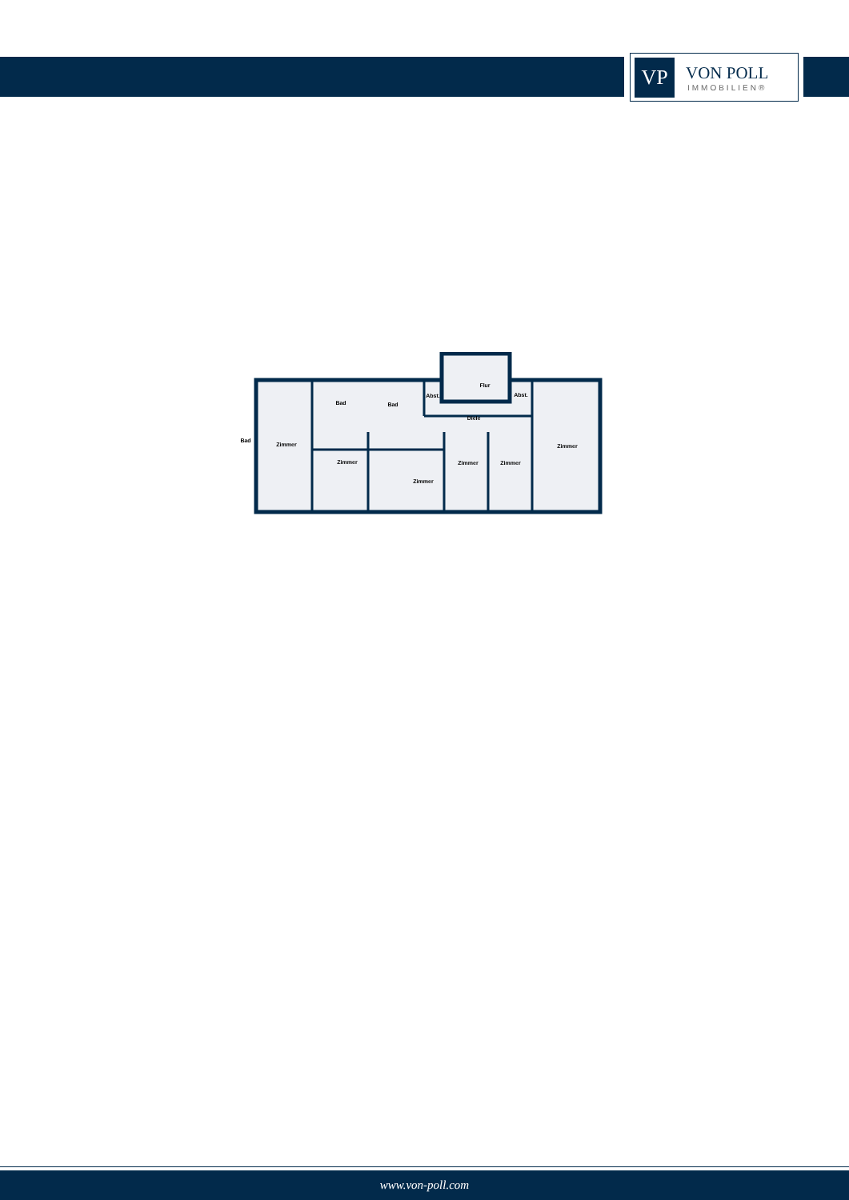VP
VON POLL
IMMOBILIEN®
Bad
Zimmer
Bad
Bad
Abst.
Flur
Abst.
Diele
Zimmer
Zimmer
Zimmer
Zimmer
Zimmer
www.von-poll.com